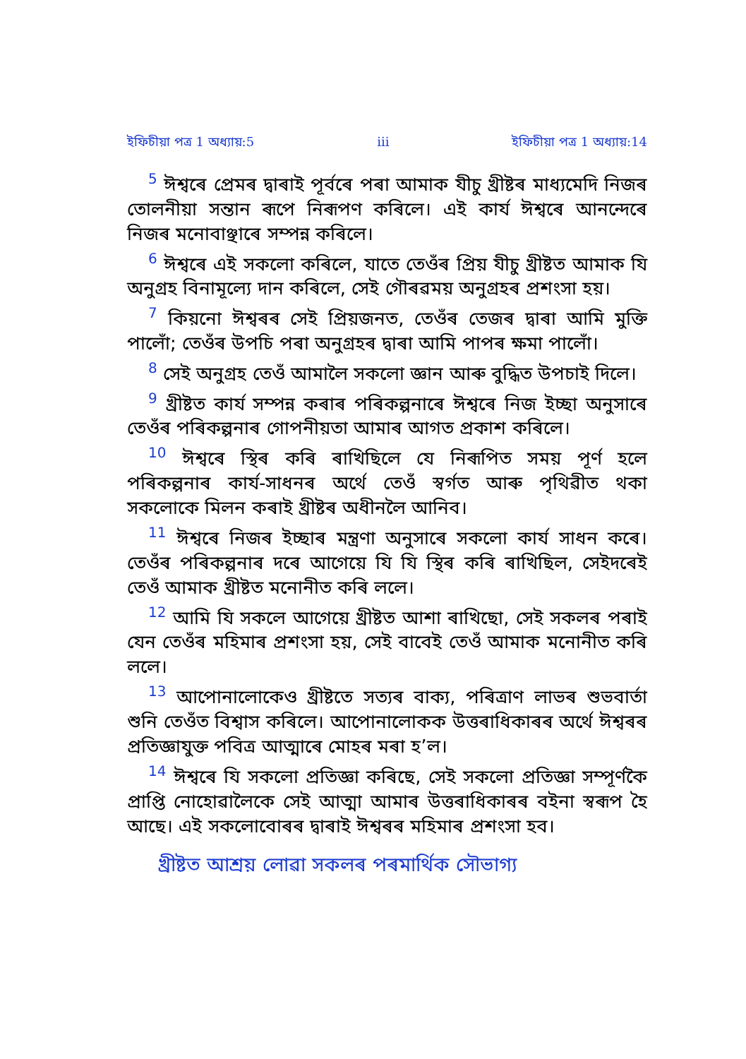ইফিচীয়া পত্ৰ 1 অধ্যায়:5 iii ইফিচীয়া পত্ৰ 1 অধ্যায়:14
<sup>5</sup> ঈশ্বৰে প্ৰেমৰ দ্বাৰাই পূৰ্বৰে পৰা আমাক যীচু খ্ৰীষ্টৰ মাধ্যমেদি নিজৰ তোলনীয়া সন্তান ৰূপে নিৰূপণ কৰিলে। এই কাৰ্য ঈশ্বৰে আনন্দেৰে নিজৰ মনোবাঞ্ছাৰে সম্পন্ন কৰিলে।
<sup>6</sup> ঈশ্বৰে এই সকলো কৰিলে, যাতে তেওঁৰ প্ৰিয় যীচু খ্ৰীষ্টত আমাক যি অনুগ্ৰহ বিনামূল্যে দান কৰিলে, সেই গৌৰৱময় অনুগ্ৰহৰ প্ৰশংসা হয়।
<sup>7</sup> কিয়নো ঈশ্বৰৰ সেই প্ৰিয়জনত, তেওঁৰ তেজৰ দ্বাৰা আমি মুক্তি পালোঁ; তেওঁৰ উপচি পৰা অনুগ্ৰহৰ দ্বাৰা আমি পাপৰ ক্ষমা পালোঁ।
<sup>8</sup> সেই অনুগ্ৰহ তেওঁ আমালৈ সকলো জ্ঞান আৰু বুদ্ধিত উপচাই দিলে।
<sup>9</sup> খ্ৰীষ্টত কাৰ্য সম্পন্ন কৰাৰ পৰিকল্পনাৰে ঈশ্বৰে নিজ ইচ্ছা অনুসাৰে তেওঁৰ পৰিকল্পনাৰ গোপনীয়তা আমাৰ আগত প্ৰকাশ কৰিলে।
<sup>10</sup> ঈশ্বৰে স্থিৰ কৰি ৰাখিছিলে যে নিৰূপিত সময় পূৰ্ণ হলে পৰিকল্পনাৰ কাৰ্য-সাধনৰ অৰ্থে তেওঁ স্বৰ্গত আৰু পৃথিৱীত থকা সকলোকে মিলন কৰাই খ্ৰীষ্টৰ অধীনলৈ আনিব।
<sup>11</sup> ঈশ্বৰে নিজৰ ইচ্ছাৰ মন্ত্ৰণা অনুসাৰে সকলো কাৰ্য সাধন কৰে। তেওঁৰ পৰিকল্পনাৰ দৰে আগেয়ে যি যি স্থিৰ কৰি ৰাখিছিল, সেইদৰেই তেওঁ আমাক খ্ৰীষ্টত মনোনীত কৰি ললে।
<sup>12</sup> আমি যি সকলে আগেয়ে খ্ৰীষ্টত আশা ৰাখিছো, সেই সকলৰ পৰাই যেন তেওঁৰ মহিমাৰ প্ৰশংসা হয়, সেই বাবেই তেওঁ আমাক মনোনীত কৰি ললে।
<sup>13</sup> আপোনালোকেও খ্ৰীষ্টতে সত্যৰ বাক্য, পৰিত্ৰাণ লাভৰ শুভবাৰ্তা শুনি তেওঁত বিশ্বাস কৰিলে। আপোনালোকক উত্তৰাধিকাৰৰ অৰ্থে ঈশ্বৰৰ প্ৰতিজ্ঞাযুক্ত পবিত্ৰ আত্মাৰে মোহৰ মৰা হ’ল।
<sup>14</sup> ঈশ্বৰে যি সকলো প্ৰতিজ্ঞা কৰিছে, সেই সকলো প্ৰতিজ্ঞা সম্পূৰ্ণকৈ প্ৰাপ্তি নোহোৱালৈকে সেই আত্মা আমাৰ উত্তৰাধিকাৰৰ বইনা স্বৰূপ হৈ আছে। এই সকলোবোৰৰ দ্বাৰাই ঈশ্বৰৰ মহিমাৰ প্ৰশংসা হব।
খ্ৰীষ্টত আশ্ৰয় লোৱা সকলৰ পৰমাৰ্থিক সৌভাগ্য